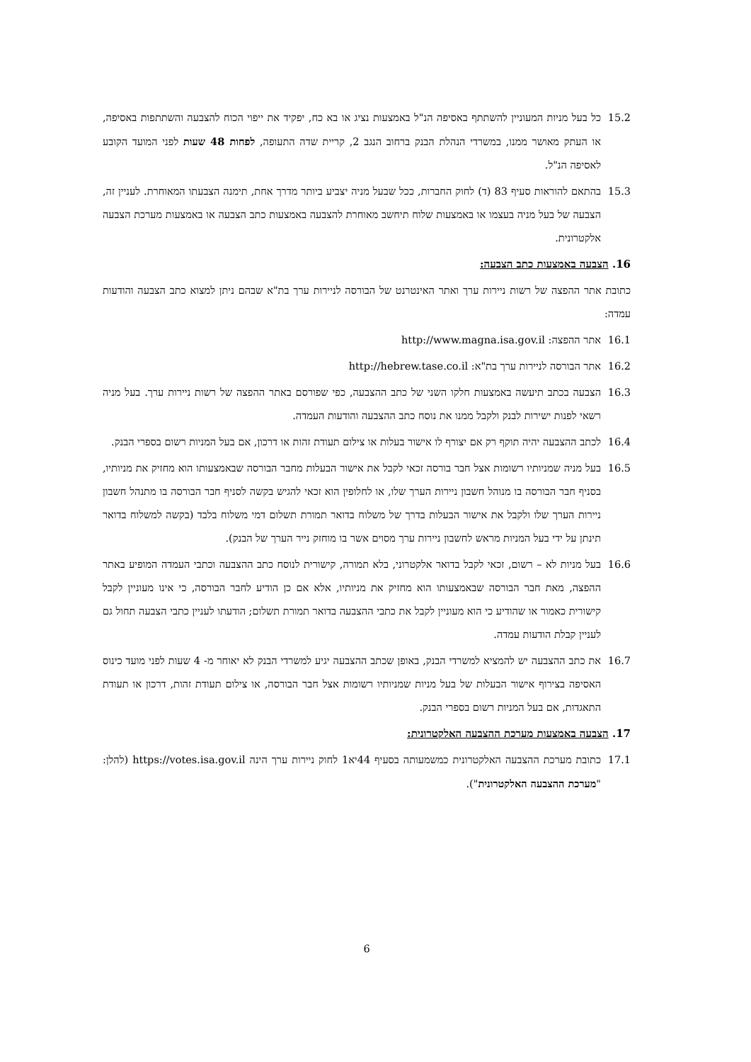15.2 כל בעל מניות המעוניין להשתתף באסיפה הנ"ל באמצעות נציג או בא כח, יפקיד את ייפוי הכוח להצבעה והשתתפות באסיפה, או העתק מאושר ממנו, במשרדי הנהלת הבנק ברחוב הנגב 2, קריית שדה התעופה, לפחות 48 שעות לפני המועד הקובע לאסיפה הנ"ל.
15.3 בהתאם להוראות סעיף 83 (ד) לחוק החברות, ככל שבעל מניה יצביע ביותר מדרך אחת, תימנה הצבעתו המאוחרת. לעניין זה, הצבעה של בעל מניה בעצמו או באמצעות שלוח תיחשב מאוחרת להצבעה באמצעות כתב הצבעה או באמצעות מערכת הצבעה אלקטרונית.
16. הצבעה באמצעות כתב הצבעה:
כתובת אתר ההפצה של רשות ניירות ערך ואתר האינטרנט של הבורסה לניירות ערך בת"א שבהם ניתן למצוא כתב הצבעה והודעות עמדה:
16.1 אתר ההפצה: http://www.magna.isa.gov.il
16.2 אתר הבורסה לניירות ערך בת"א: http://hebrew.tase.co.il
16.3 הצבעה בכתב תיעשה באמצעות חלקו השני של כתב ההצבעה, כפי שפורסם באתר ההפצה של רשות ניירות ערך. בעל מניה רשאי לפנות ישירות לבנק ולקבל ממנו את נוסח כתב ההצבעה והודעות העמדה.
16.4 לכתב ההצבעה יהיה תוקף רק אם יצורף לו אישור בעלות או צילום תעודת זהות או דרכון, אם בעל המניות רשום בספרי הבנק.
16.5 בעל מניה שמניותיו רשומות אצל חבר בורסה זכאי לקבל את אישור הבעלות מחבר הבורסה שבאמצעותו הוא מחזיק את מניותיו, בסניף חבר הבורסה בו מנוהל חשבון ניירות הערך שלו, או לחלופין הוא זכאי להגיש בקשה לסניף חבר הבורסה בו מתנהל חשבון ניירות הערך שלו ולקבל את אישור הבעלות בדרך של משלוח בדואר תמורת תשלום דמי משלוח בלבד (בקשה למשלוח בדואר תינתן על ידי בעל המניות מראש לחשבון ניירות ערך מסוים אשר בו מוחזק נייר הערך של הבנק).
16.6 בעל מניות לא – רשום, זכאי לקבל בדואר אלקטרוני, בלא תמורה, קישורית לנוסח כתב ההצבעה וכתבי העמדה המופיע באתר ההפצה, מאת חבר הבורסה שבאמצעותו הוא מחזיק את מניותיו, אלא אם כן הודיע לחבר הבורסה, כי אינו מעוניין לקבל קישורית כאמור או שהודיע כי הוא מעוניין לקבל את כתבי ההצבעה בדואר תמורת תשלום; הודעתו לעניין כתבי הצבעה תחול גם לעניין קבלת הודעות עמדה.
16.7 את כתב ההצבעה יש להמציא למשרדי הבנק, באופן שכתב ההצבעה יגיע למשרדי הבנק לא יאוחר מ- 4 שעות לפני מועד כינוס האסיפה בצירוף אישור הבעלות של בעל מניות שמניותיו רשומות אצל חבר הבורסה, או צילום תעודת זהות, דרכון או תעודת התאגדות, אם בעל המניות רשום בספרי הבנק.
17. הצבעה באמצעות מערכת ההצבעה האלקטרונית:
17.1 כתובת מערכת ההצבעה האלקטרונית כמשמעותה בסעיף 44יא1 לחוק ניירות ערך הינה https://votes.isa.gov.il (להלן: "מערכת ההצבעה האלקטרונית").
6